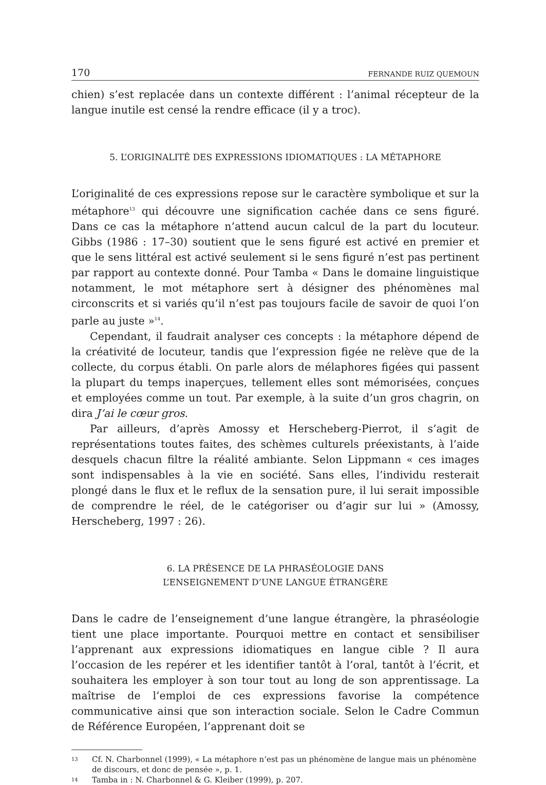170 FERNANDE RUIZ QUEMOUN
chien) s’est replacée dans un contexte différent : l’animal récepteur de la langue inutile est censé la rendre efficace (il y a troc).
5. L’ORIGINALITÉ DES EXPRESSIONS IDIOMATIQUES : LA MÉTAPHORE
L’originalité de ces expressions repose sur le caractère symbolique et sur la métaphore<sup>13</sup> qui découvre une signification cachée dans ce sens figuré. Dans ce cas la métaphore n’attend aucun calcul de la part du locuteur. Gibbs (1986 : 17–30) soutient que le sens figuré est activé en premier et que le sens littéral est activé seulement si le sens figuré n’est pas pertinent par rapport au contexte donné. Pour Tamba « Dans le domaine linguistique notamment, le mot métaphore sert à désigner des phénomènes mal circonscrits et si variés qu’il n’est pas toujours facile de savoir de quoi l’on parle au juste »<sup>14</sup>.
Cependant, il faudrait analyser ces concepts : la métaphore dépend de la créativité de locuteur, tandis que l’expression figée ne relève que de la collecte, du corpus établi. On parle alors de mélaphores figées qui passent la plupart du temps inaperçues, tellement elles sont mémorisées, conçues et employées comme un tout. Par exemple, à la suite d’un gros chagrin, on dira J’ai le cœur gros.
Par ailleurs, d’après Amossy et Herscheberg-Pierrot, il s’agit de représentations toutes faites, des schèmes culturels préexistants, à l’aide desquels chacun filtre la réalité ambiante. Selon Lippmann « ces images sont indispensables à la vie en société. Sans elles, l’individu resterait plongé dans le flux et le reflux de la sensation pure, il lui serait impossible de comprendre le réel, de le catégoriser ou d’agir sur lui » (Amossy, Herscheberg, 1997 : 26).
6. LA PRÉSENCE DE LA PHRASÉOLOGIE DANS
L’ENSEIGNEMENT D’UNE LANGUE ÉTRANGÈRE
Dans le cadre de l’enseignement d’une langue étrangère, la phraséologie tient une place importante. Pourquoi mettre en contact et sensibiliser l’apprenant aux expressions idiomatiques en langue cible ? Il aura l’occasion de les repérer et les identifier tantôt à l’oral, tantôt à l’écrit, et souhaitera les employer à son tour tout au long de son apprentissage. La maîtrise de l’emploi de ces expressions favorise la compétence communicative ainsi que son interaction sociale. Selon le Cadre Commun de Référence Européen, l’apprenant doit se
13
Cf. N. Charbonnel (1999), « La métaphore n’est pas un phénomène de langue mais un phénomène de discours, et donc de pensée », p. 1.
14
Tamba in : N. Charbonnel & G. Kleiber (1999), p. 207.